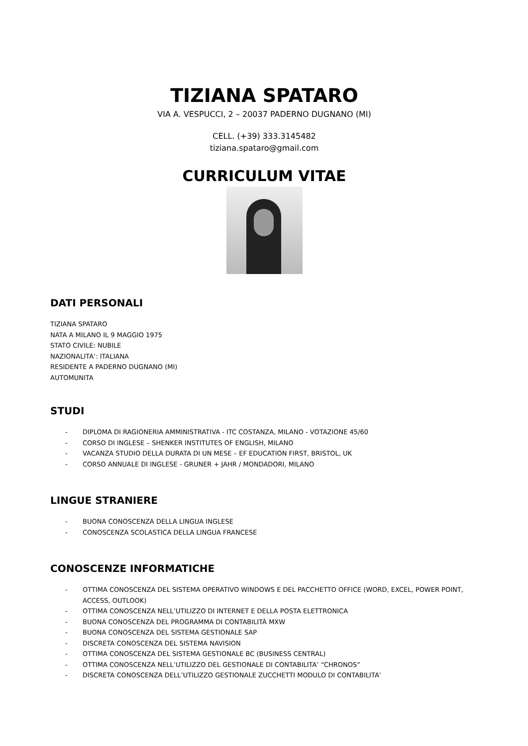TIZIANA SPATARO
VIA A. VESPUCCI, 2 – 20037 PADERNO DUGNANO (MI)
CELL. (+39) 333.3145482
tiziana.spataro@gmail.com
CURRICULUM VITAE
DATI PERSONALI
TIZIANA SPATARO
NATA A MILANO IL 9 MAGGIO 1975
STATO CIVILE: NUBILE
NAZIONALITA’: ITALIANA
RESIDENTE A PADERNO DUGNANO (MI)
AUTOMUNITA
STUDI
- DIPLOMA DI RAGIONERIA AMMINISTRATIVA - ITC COSTANZA, MILANO - VOTAZIONE 45/60
- CORSO DI INGLESE – SHENKER INSTITUTES OF ENGLISH, MILANO
- VACANZA STUDIO DELLA DURATA DI UN MESE – EF EDUCATION FIRST, BRISTOL, UK
- CORSO ANNUALE DI INGLESE - GRUNER + JAHR / MONDADORI, MILANO
LINGUE STRANIERE
- BUONA CONOSCENZA DELLA LINGUA INGLESE
- CONOSCENZA SCOLASTICA DELLA LINGUA FRANCESE
CONOSCENZE INFORMATICHE
- OTTIMA CONOSCENZA DEL SISTEMA OPERATIVO WINDOWS E DEL PACCHETTO OFFICE (WORD, EXCEL, POWER POINT, ACCESS, OUTLOOK)
- OTTIMA CONOSCENZA NELL’UTILIZZO DI INTERNET E DELLA POSTA ELETTRONICA
- BUONA CONOSCENZA DEL PROGRAMMA DI CONTABILITÀ MXW
- BUONA CONOSCENZA DEL SISTEMA GESTIONALE SAP
- DISCRETA CONOSCENZA DEL SISTEMA NAVISION
- OTTIMA CONOSCENZA DEL SISTEMA GESTIONALE BC (BUSINESS CENTRAL)
- OTTIMA CONOSCENZA NELL’UTILIZZO DEL GESTIONALE DI CONTABILITA’ “CHRONOS”
- DISCRETA CONOSCENZA DELL’UTILIZZO GESTIONALE ZUCCHETTI MODULO DI CONTABILITA’